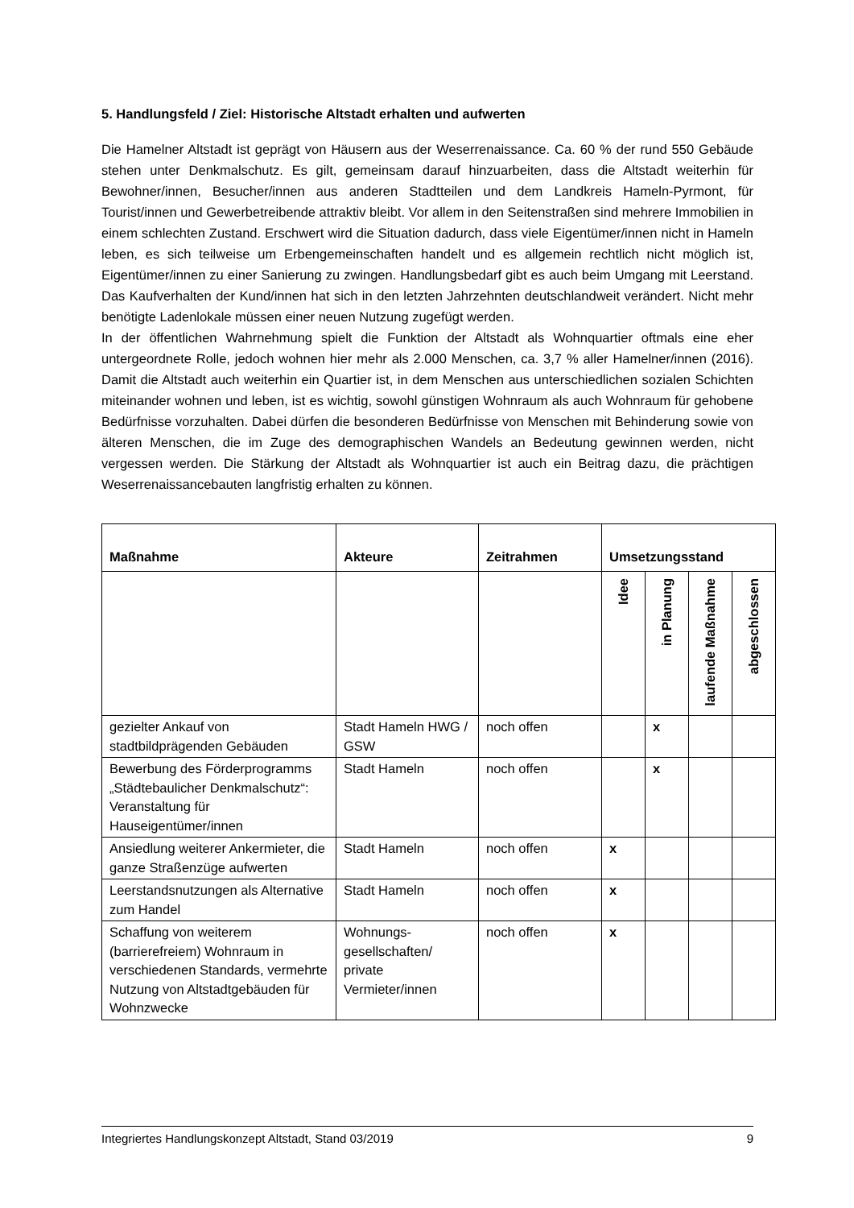5. Handlungsfeld / Ziel: Historische Altstadt erhalten und aufwerten
Die Hamelner Altstadt ist geprägt von Häusern aus der Weserrenaissance. Ca. 60 % der rund 550 Gebäude stehen unter Denkmalschutz. Es gilt, gemeinsam darauf hinzuarbeiten, dass die Altstadt weiterhin für Bewohner/innen, Besucher/innen aus anderen Stadtteilen und dem Landkreis Hameln-Pyrmont, für Tourist/innen und Gewerbetreibende attraktiv bleibt. Vor allem in den Seitenstraßen sind mehrere Immobilien in einem schlechten Zustand. Erschwert wird die Situation dadurch, dass viele Eigentümer/innen nicht in Hameln leben, es sich teilweise um Erbengemeinschaften handelt und es allgemein rechtlich nicht möglich ist, Eigentümer/innen zu einer Sanierung zu zwingen. Handlungsbedarf gibt es auch beim Umgang mit Leerstand. Das Kaufverhalten der Kund/innen hat sich in den letzten Jahrzehnten deutschlandweit verändert. Nicht mehr benötigte Ladenlokale müssen einer neuen Nutzung zugefügt werden.
In der öffentlichen Wahrnehmung spielt die Funktion der Altstadt als Wohnquartier oftmals eine eher untergeordnete Rolle, jedoch wohnen hier mehr als 2.000 Menschen, ca. 3,7 % aller Hamelner/innen (2016). Damit die Altstadt auch weiterhin ein Quartier ist, in dem Menschen aus unterschiedlichen sozialen Schichten miteinander wohnen und leben, ist es wichtig, sowohl günstigen Wohnraum als auch Wohnraum für gehobene Bedürfnisse vorzuhalten. Dabei dürfen die besonderen Bedürfnisse von Menschen mit Behinderung sowie von älteren Menschen, die im Zuge des demographischen Wandels an Bedeutung gewinnen werden, nicht vergessen werden. Die Stärkung der Altstadt als Wohnquartier ist auch ein Beitrag dazu, die prächtigen Weserrenaissancebauten langfristig erhalten zu können.
| Maßnahme | Akteure | Zeitrahmen | Umsetzungsstand | | | |
| --- | --- | --- | --- | --- | --- | --- |
| | | | Idee | in Planung | laufende Maßnahme | abgeschlossen |
| gezielter Ankauf von stadtbildprägenden Gebäuden | Stadt Hameln HWG / GSW | noch offen | | x | | |
| Bewerbung des Förderprogramms „Städtebaulicher Denkmalschutz“: Veranstaltung für Hauseigentümer/innen | Stadt Hameln | noch offen | | x | | |
| Ansiedlung weiterer Ankermieter, die ganze Straßenzüge aufwerten | Stadt Hameln | noch offen | x | | | |
| Leerstandsnutzungen als Alternative zum Handel | Stadt Hameln | noch offen | x | | | |
| Schaffung von weiterem (barrierefreiem) Wohnraum in verschiedenen Standards, vermehrte Nutzung von Altstadtgebäuden für Wohnzwecke | Wohnungs-gesellschaften/ private Vermieter/innen | noch offen | x | | | |
Integriertes Handlungskonzept Altstadt, Stand 03/2019 9